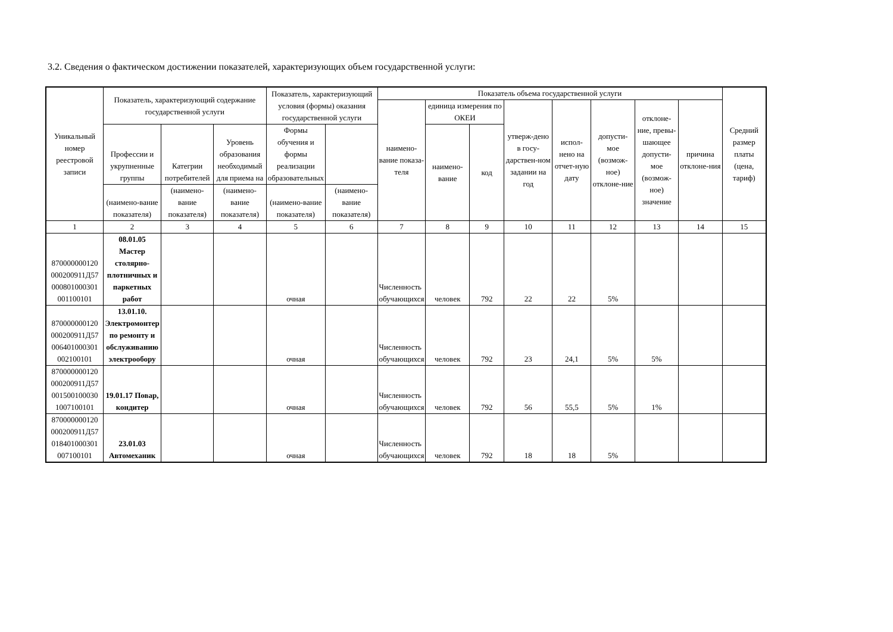3.2. Сведения о фактическом достижении показателей, характеризующих объем государственной услуги:
| Уникальный номер реестровой записи | Показатель, характеризующий содержание государственной услуги | | | Показатель, характеризующий условия (формы) оказания государственной услуги | | Показатель объема государственной услуги | | | | | | | | Средний размер платы (цена, тариф) |
| --- | --- | --- | --- | --- | --- | --- | --- | --- | --- | --- | --- | --- | --- | --- |
| | | | | | | наимено-вание показа-теля | единица измерения по ОКЕИ | | утверж-дено в госу-дарствен-ном задании на год | испол-нено на отчет-ную дату | допусти-мое (возмож-ное) отклоне-ние | отклоне-ние, превы-шающее допусти-мое (возмож-ное) значение | причина отклоне-ния | |
| | Профессии и укрупненные группы | Категрии потребителей | Уровень образования необходимый для приема на | Формы обучения и формы реализации образовательных | | | наимено-вание | код | | | | | | |
| | (наимено-вание показателя) | (наимено-вание показателя) | (наимено-вание показателя) | (наимено-вание показателя) | (наимено-вание показателя) | | | | | | | | | |
| 1 | 2 | 3 | 4 | 5 | 6 | 7 | 8 | 9 | 10 | 11 | 12 | 13 | 14 | 15 |
| 870000000120 000200911Д57 000801000301 001100101 | 08.01.05 Мастер столярно-плотничных и паркетных работ | | | очная | | Численность обучающихся | человек | 792 | 22 | 22 | 5% | | | |
| 870000000120 000200911Д57 006401000301 002100101 | 13.01.10. Электромонтер по ремонту и обслуживанию электрообору | | | очная | | Численность обучающихся | человек | 792 | 23 | 24,1 | 5% | 5% | | |
| 870000000120 000200911Д57 001500100030 1007100101 | 19.01.17 Повар, кондитер | | | очная | | Численность обучающихся | человек | 792 | 56 | 55,5 | 5% | 1% | | |
| 870000000120 000200911Д57 018401000301 007100101 | 23.01.03 Автомеханик | | | очная | | Численность обучающихся | человек | 792 | 18 | 18 | 5% | | | |